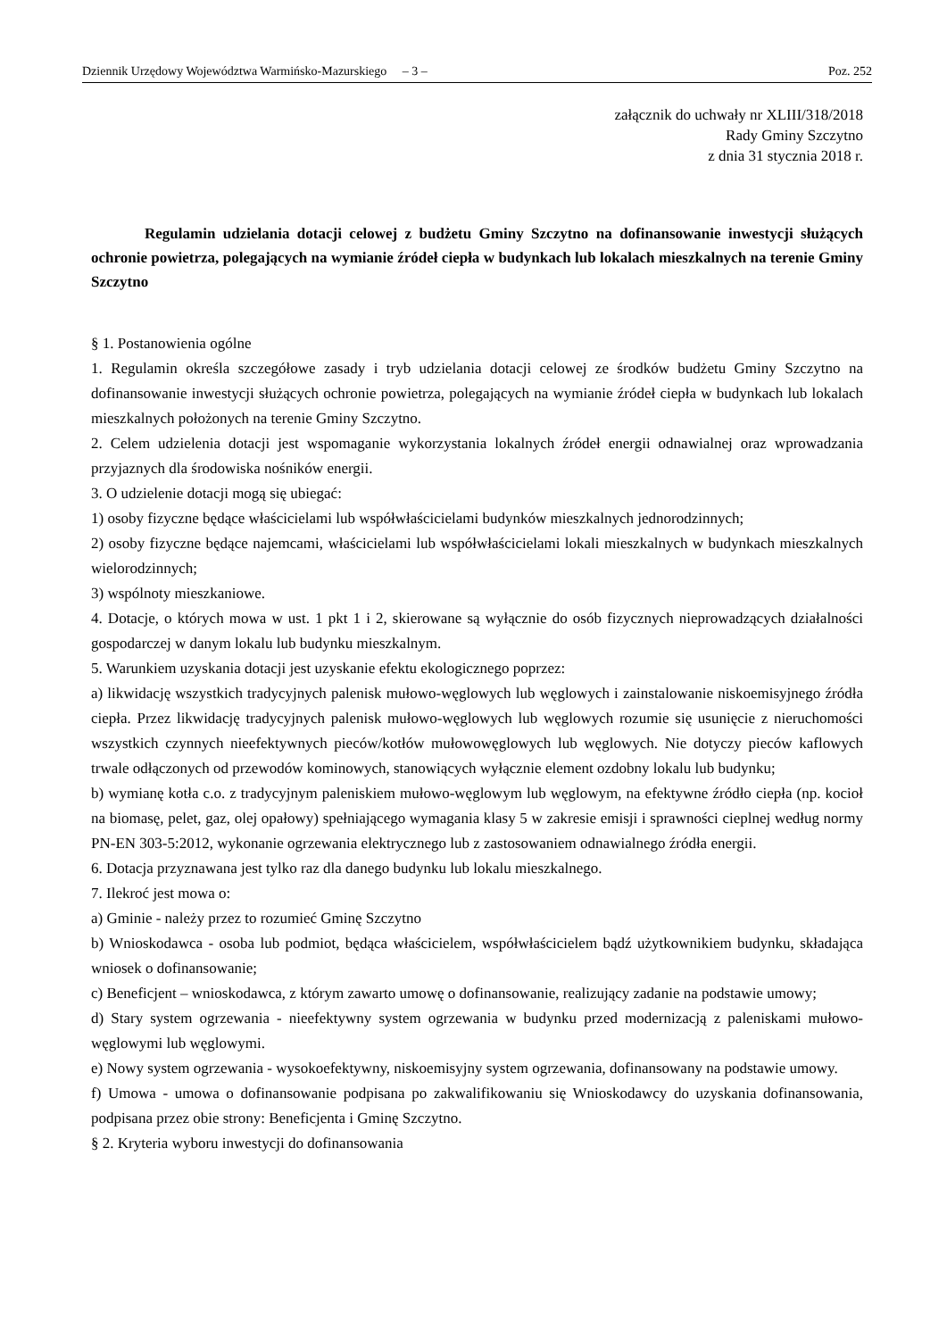Dziennik Urzędowy Województwa Warmińsko-Mazurskiego – 3 – Poz. 252
załącznik do uchwały nr XLIII/318/2018
Rady Gminy Szczytno
z dnia 31 stycznia 2018 r.
Regulamin udzielania dotacji celowej z budżetu Gminy Szczytno na dofinansowanie inwestycji służących ochronie powietrza, polegających na wymianie źródeł ciepła w budynkach lub lokalach mieszkalnych na terenie Gminy Szczytno
§ 1. Postanowienia ogólne
1. Regulamin określa szczegółowe zasady i tryb udzielania dotacji celowej ze środków budżetu Gminy Szczytno na dofinansowanie inwestycji służących ochronie powietrza, polegających na wymianie źródeł ciepła w budynkach lub lokalach mieszkalnych położonych na terenie Gminy Szczytno.
2. Celem udzielenia dotacji jest wspomaganie wykorzystania lokalnych źródeł energii odnawialnej oraz wprowadzania przyjaznych dla środowiska nośników energii.
3. O udzielenie dotacji mogą się ubiegać:
1) osoby fizyczne będące właścicielami lub współwłaścicielami budynków mieszkalnych jednorodzinnych;
2) osoby fizyczne będące najemcami, właścicielami lub współwłaścicielami lokali mieszkalnych w budynkach mieszkalnych wielorodzinnych;
3) wspólnoty mieszkaniowe.
4. Dotacje, o których mowa w ust. 1 pkt 1 i 2, skierowane są wyłącznie do osób fizycznych nieprowadzących działalności gospodarczej w danym lokalu lub budynku mieszkalnym.
5. Warunkiem uzyskania dotacji jest uzyskanie efektu ekologicznego poprzez:
a) likwidację wszystkich tradycyjnych palenisk mułowo-węglowych lub węglowych i zainstalowanie niskoemisyjnego źródła ciepła. Przez likwidację tradycyjnych palenisk mułowo-węglowych lub węglowych rozumie się usunięcie z nieruchomości wszystkich czynnych nieefektywnych pieców/kotłów mułowowęglowych lub węglowych. Nie dotyczy pieców kaflowych trwale odłączonych od przewodów kominowych, stanowiących wyłącznie element ozdobny lokalu lub budynku;
b) wymianę kotła c.o. z tradycyjnym paleniskiem mułowo-węglowym lub węglowym, na efektywne źródło ciepła (np. kocioł na biomasę, pelet, gaz, olej opałowy) spełniającego wymagania klasy 5 w zakresie emisji i sprawności cieplnej według normy PN-EN 303-5:2012, wykonanie ogrzewania elektrycznego lub z zastosowaniem odnawialnego źródła energii.
6. Dotacja przyznawana jest tylko raz dla danego budynku lub lokalu mieszkalnego.
7. Ilekroć jest mowa o:
a) Gminie - należy przez to rozumieć Gminę Szczytno
b) Wnioskodawca - osoba lub podmiot, będąca właścicielem, współwłaścicielem bądź użytkownikiem budynku, składająca wniosek o dofinansowanie;
c) Beneficjent – wnioskodawca, z którym zawarto umowę o dofinansowanie, realizujący zadanie na podstawie umowy;
d) Stary system ogrzewania - nieefektywny system ogrzewania w budynku przed modernizacją z paleniskami mułowo-węglowymi lub węglowymi.
e) Nowy system ogrzewania - wysokoefektywny, niskoemisyjny system ogrzewania, dofinansowany na podstawie umowy.
f) Umowa - umowa o dofinansowanie podpisana po zakwalifikowaniu się Wnioskodawcy do uzyskania dofinansowania, podpisana przez obie strony: Beneficjenta i Gminę Szczytno.
§ 2. Kryteria wyboru inwestycji do dofinansowania